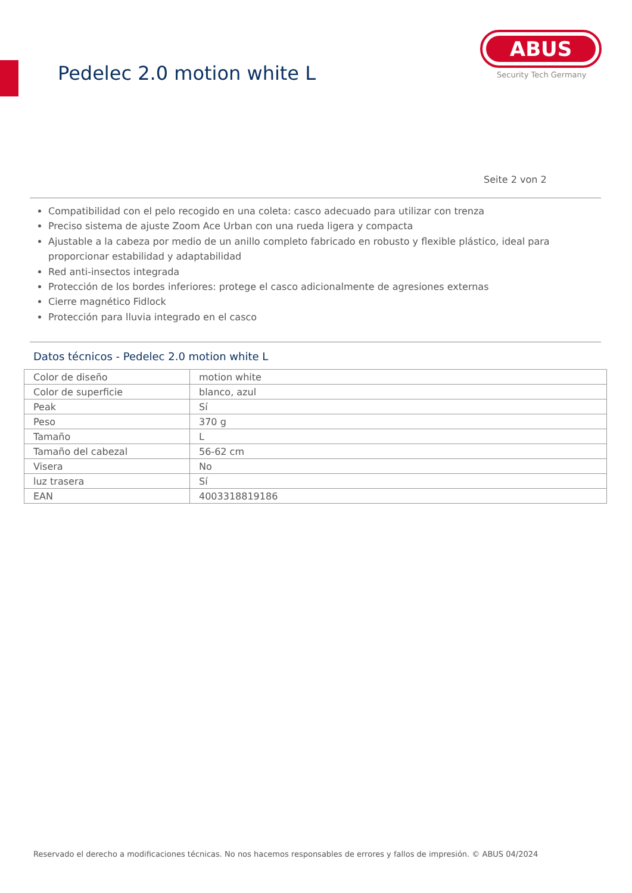Pedelec 2.0 motion white L
ABUS
Security Tech Germany
Seite 2 von 2
Compatibilidad con el pelo recogido en una coleta: casco adecuado para utilizar con trenza
Preciso sistema de ajuste Zoom Ace Urban con una rueda ligera y compacta
Ajustable a la cabeza por medio de un anillo completo fabricado en robusto y flexible plástico, ideal para proporcionar estabilidad y adaptabilidad
Red anti-insectos integrada
Protección de los bordes inferiores: protege el casco adicionalmente de agresiones externas
Cierre magnético Fidlock
Protección para lluvia integrado en el casco
Datos técnicos - Pedelec 2.0 motion white L
| Color de diseño | motion white |
| Color de superficie | blanco, azul |
| Peak | Sí |
| Peso | 370 g |
| Tamaño | L |
| Tamaño del cabezal | 56-62 cm |
| Visera | No |
| luz trasera | Sí |
| EAN | 4003318819186 |
Reservado el derecho a modificaciones técnicas. No nos hacemos responsables de errores y fallos de impresión. © ABUS 04/2024